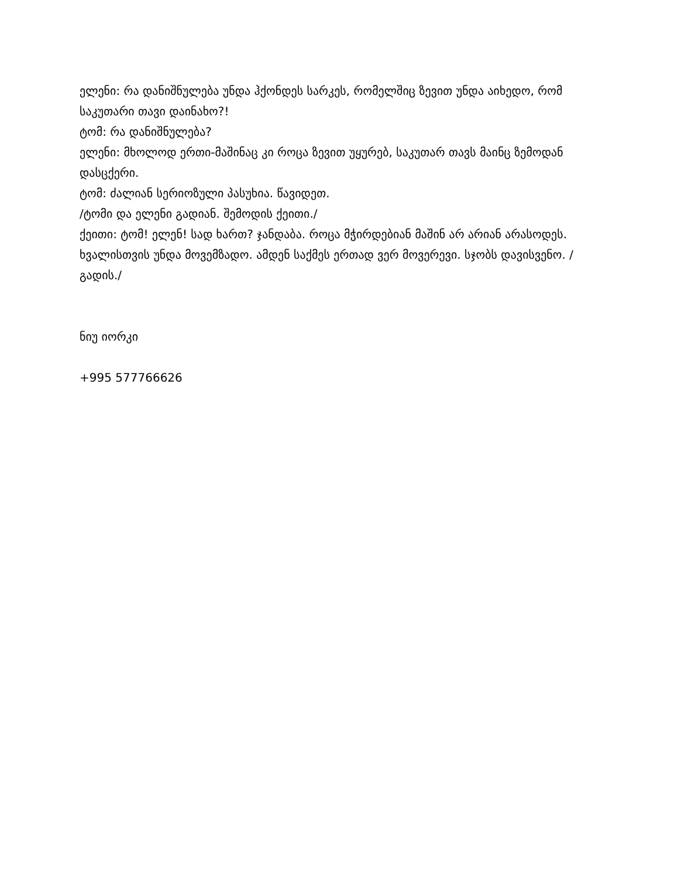ელენი: რა დანიშნულება უნდა ჰქონდეს სარკეს, რომელშიც ზევით უნდა აიხედო, რომ საკუთარი თავი დაინახო?!
ტომ: რა დანიშნულება?
ელენი: მხოლოდ ერთი-მაშინაც კი როცა ზევით უყურებ, საკუთარ თავს მაინც ზემოდან დასცქერი.
ტომ: ძალიან სერიოზული პასუხია. წავიდეთ.
/ტომი და ელენი გადიან. შემოდის ქეითი./
ქეითი: ტომ! ელენ! სად ხართ? ჯანდაბა. როცა მჭირდებიან მაშინ არ არიან არასოდეს. ხვალისთვის უნდა მოვემზადო. ამდენ საქმეს ერთად ვერ მოვერევი. სჯობს დავისვენო. /გადის./
ნიუ იორკი
+995 577766626